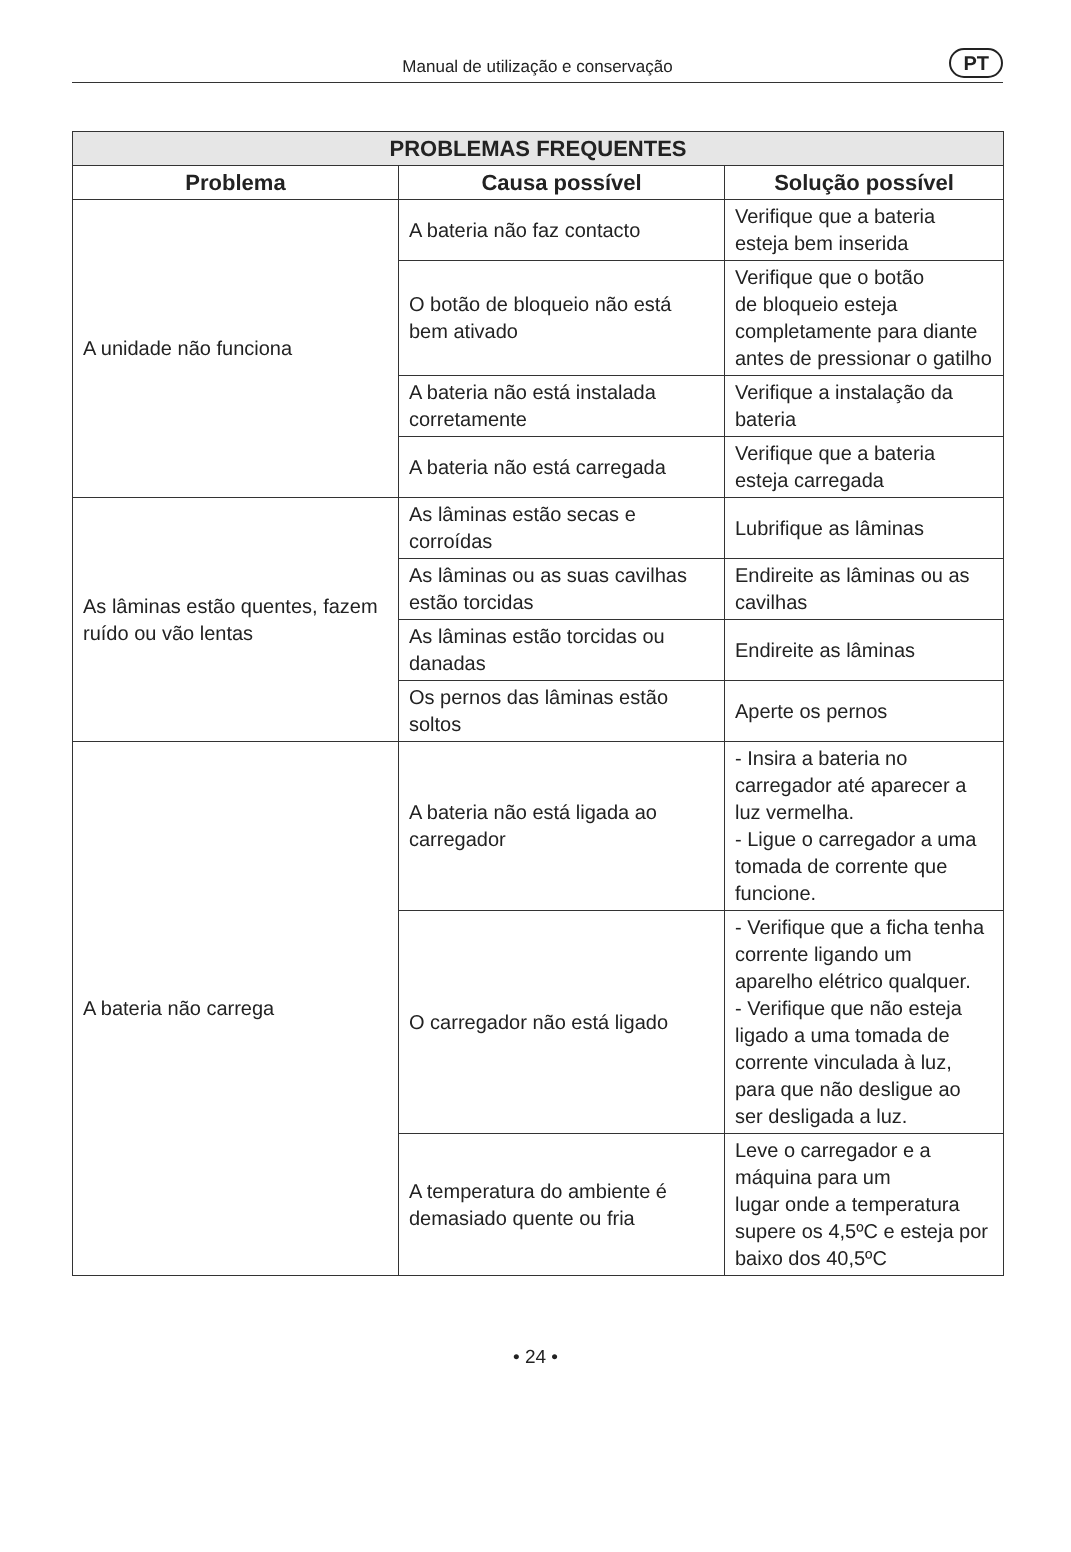Manual de utilização e conservação PT
| PROBLEMAS FREQUENTES | | |
| --- | --- | --- |
| Problema | Causa possível | Solução possível |
| A unidade não funciona | A bateria não faz contacto | Verifique que a bateria esteja bem inserida |
| | O botão de bloqueio não está bem ativado | Verifique que o botão de bloqueio esteja completamente para diante antes de pressionar o gatilho |
| | A bateria não está instalada corretamente | Verifique a instalação da bateria |
| | A bateria não está carregada | Verifique que a bateria esteja carregada |
| As lâminas estão quentes, fazem ruído ou vão lentas | As lâminas estão secas e corroídas | Lubrifique as lâminas |
| | As lâminas ou as suas cavilhas estão torcidas | Endireite as lâminas ou as cavilhas |
| | As lâminas estão torcidas ou danadas | Endireite as lâminas |
| | Os pernos das lâminas estão soltos | Aperte os pernos |
| A bateria não carrega | A bateria não está ligada ao carregador | - Insira a bateria no carregador até aparecer a luz vermelha. - Ligue o carregador a uma tomada de corrente que funcione. |
| | O carregador não está ligado | - Verifique que a ficha tenha corrente ligando um aparelho elétrico qualquer. - Verifique que não esteja ligado a uma tomada de corrente vinculada à luz, para que não desligue ao ser desligada a luz. |
| | A temperatura do ambiente é demasiado quente ou fria | Leve o carregador e a máquina para um lugar onde a temperatura supere os 4,5ºC e esteja por baixo dos 40,5ºC |
• 24 •